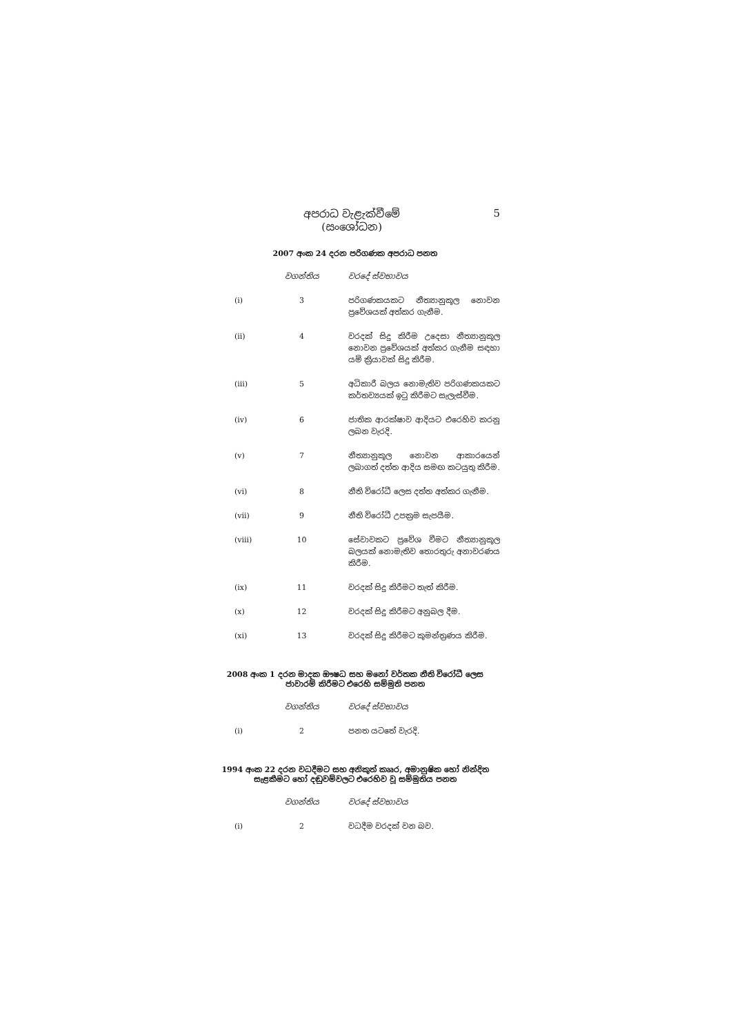අපරාධ වැළැක්වීමේ
(සංශෝධන)
5
2007 අංක 24 දරන පරිගණක අපරාධ පනත
| | වගන්තිය | වරදේ ස්වභාවය |
| --- | --- | --- |
| (i) | 3 | පරිගණකයකට නීත්‍යානුකූල නොවන ප්‍රවේශයක් අත්කර ගැනීම. |
| (ii) | 4 | වරදක් සිදු කිරීම උදෙසා නීත්‍යානුකූල නොවන ප්‍රවේශයක් අත්කර ගැනීම සඳහා යම් ක්‍රියාවක් සිදු කිරීම. |
| (iii) | 5 | අධිකාරී බලය නොමැතිව පරිගණකයකට කර්තව්‍යයක් ඉටු කිරීමට සැලැස්වීම. |
| (iv) | 6 | ජාතික ආරක්ෂාව ආදියට එරෙහිව කරනු ලබන වැරදි. |
| (v) | 7 | නීත්‍යානුකූල නොවන ආකාරයෙන් ලබාගත් දත්ත ආදිය සමඟ කටයුතු කිරීම. |
| (vi) | 8 | නීති විරෝධී ලෙස දත්ත අත්කර ගැනීම. |
| (vii) | 9 | නීති විරෝධී උපක්‍රම සැපයීම. |
| (viii) | 10 | සේවාවකට ප්‍රවේශ වීමට නීත්‍යානුකූල බලයක් නොමැතිව තොරතුරු අනාවරණය කිරීම. |
| (ix) | 11 | වරදක් සිදු කිරීමට තැත් කිරීම. |
| (x) | 12 | වරදක් සිදු කිරීමට අනුබල දීම. |
| (xi) | 13 | වරදක් සිදු කිරීමට කුමන්ත්‍රණය කිරීම. |
2008 අංක 1 දරන මාදක ඖෂධ සහ මනෝ වර්තක නීති විරෝධී ලෙස ජාවාරම් කිරීමට එරෙහි සම්මුති පනත
| | වගන්තිය | වරදේ ස්වභාවය |
| --- | --- | --- |
| (i) | 2 | පනත යටතේ වැරදි. |
1994 අංක 22 දරන වධදීමට සහ අනිකුත් කෲර, අමානුෂික හෝ නින්දිත සැළකීමට හෝ දඬුවම්වලට එරෙහිව වූ සම්මුතිය පනත
| | වගන්තිය | වරදේ ස්වභාවය |
| --- | --- | --- |
| (i) | 2 | වධදීම වරදක් වන බව. |